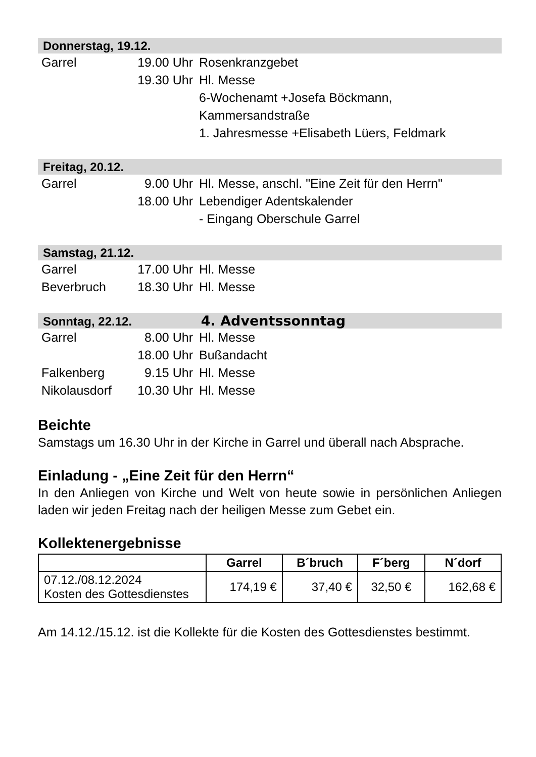Donnerstag, 19.12.
| Garrel | 19.00 Uhr | Rosenkranzgebet |
| | 19.30 Uhr | Hl. Messe |
| | | 6-Wochenamt +Josefa Böckmann, Kammersandstraße |
| | | 1. Jahresmesse +Elisabeth Lüers, Feldmark |
Freitag, 20.12.
| Garrel | 9.00 Uhr | Hl. Messe, anschl. "Eine Zeit für den Herrn" |
| | 18.00 Uhr | Lebendiger Adentskalender |
| | | - Eingang Oberschule Garrel |
Samstag, 21.12.
| Garrel | 17.00 Uhr | Hl. Messe |
| Beverbruch | 18.30 Uhr | Hl. Messe |
Sonntag, 22.12. 4. Adventssonntag
| Garrel | 8.00 Uhr | Hl. Messe |
| | 18.00 Uhr | Bußandacht |
| Falkenberg | 9.15 Uhr | Hl. Messe |
| Nikolausdorf | 10.30 Uhr | Hl. Messe |
Beichte
Samstags um 16.30 Uhr in der Kirche in Garrel und überall nach Absprache.
Einladung - „Eine Zeit für den Herrn“
In den Anliegen von Kirche und Welt von heute sowie in persönlichen Anliegen laden wir jeden Freitag nach der heiligen Messe zum Gebet ein.
Kollektenergebnisse
| | Garrel | B´bruch | F´berg | N´dorf |
| --- | --- | --- | --- | --- |
| 07.12./08.12.2024 Kosten des Gottesdienstes | 174,19 € | 37,40 € | 32,50 € | 162,68 € |
Am 14.12./15.12. ist die Kollekte für die Kosten des Gottesdienstes bestimmt.